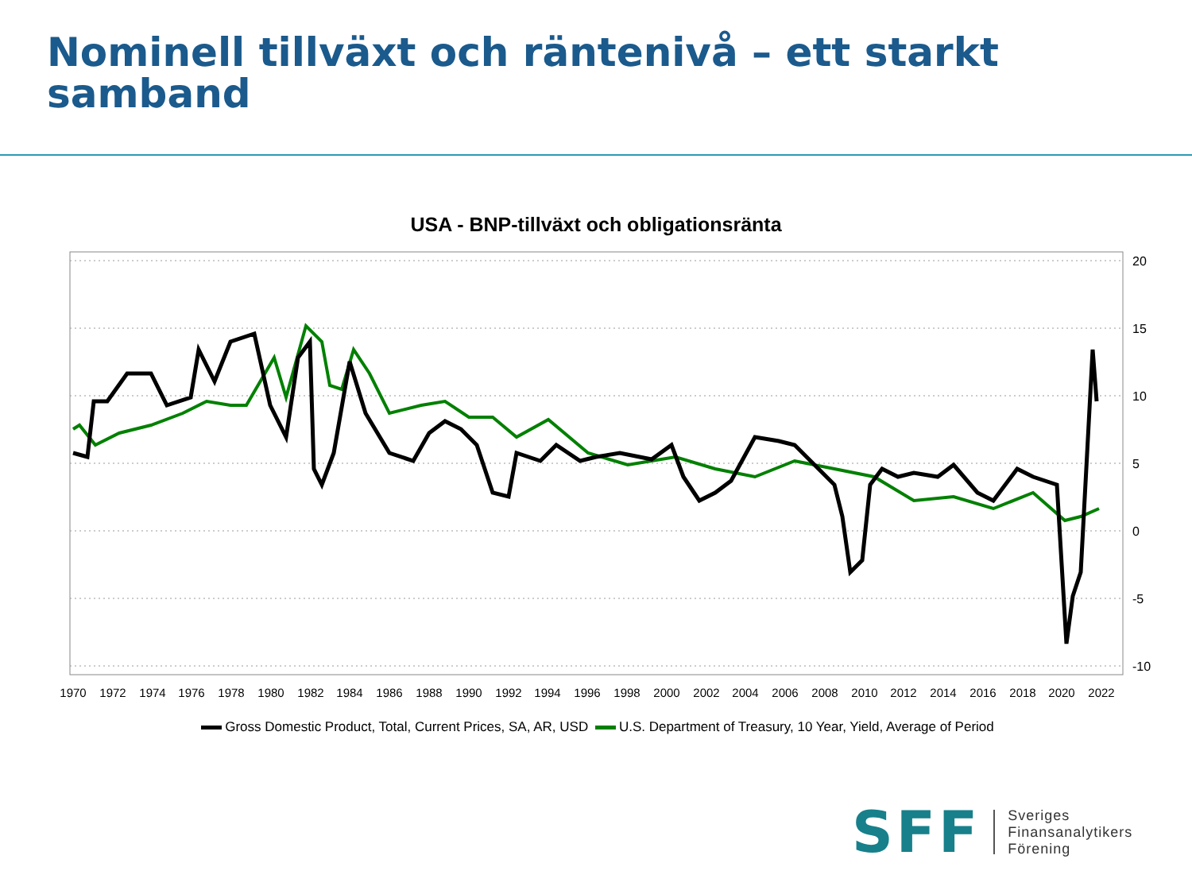Nominell tillväxt och räntenivå – ett starkt samband
USA - BNP-tillväxt och obligationsränta
20
15
10
5
0
-5
-10
1970
1972
1974
1976
1978
1980
1982
1984
1986
1988
1990
1992
1994
1996
1998
2000
2002
2004
2006
2008
2010
2012
2014
2016
2018
2020
2022
Gross Domestic Product, Total, Current Prices, SA, AR, USD U.S. Department of Treasury, 10 Year, Yield, Average of Period
SFF
Sveriges
Finansanalytikers
Förening